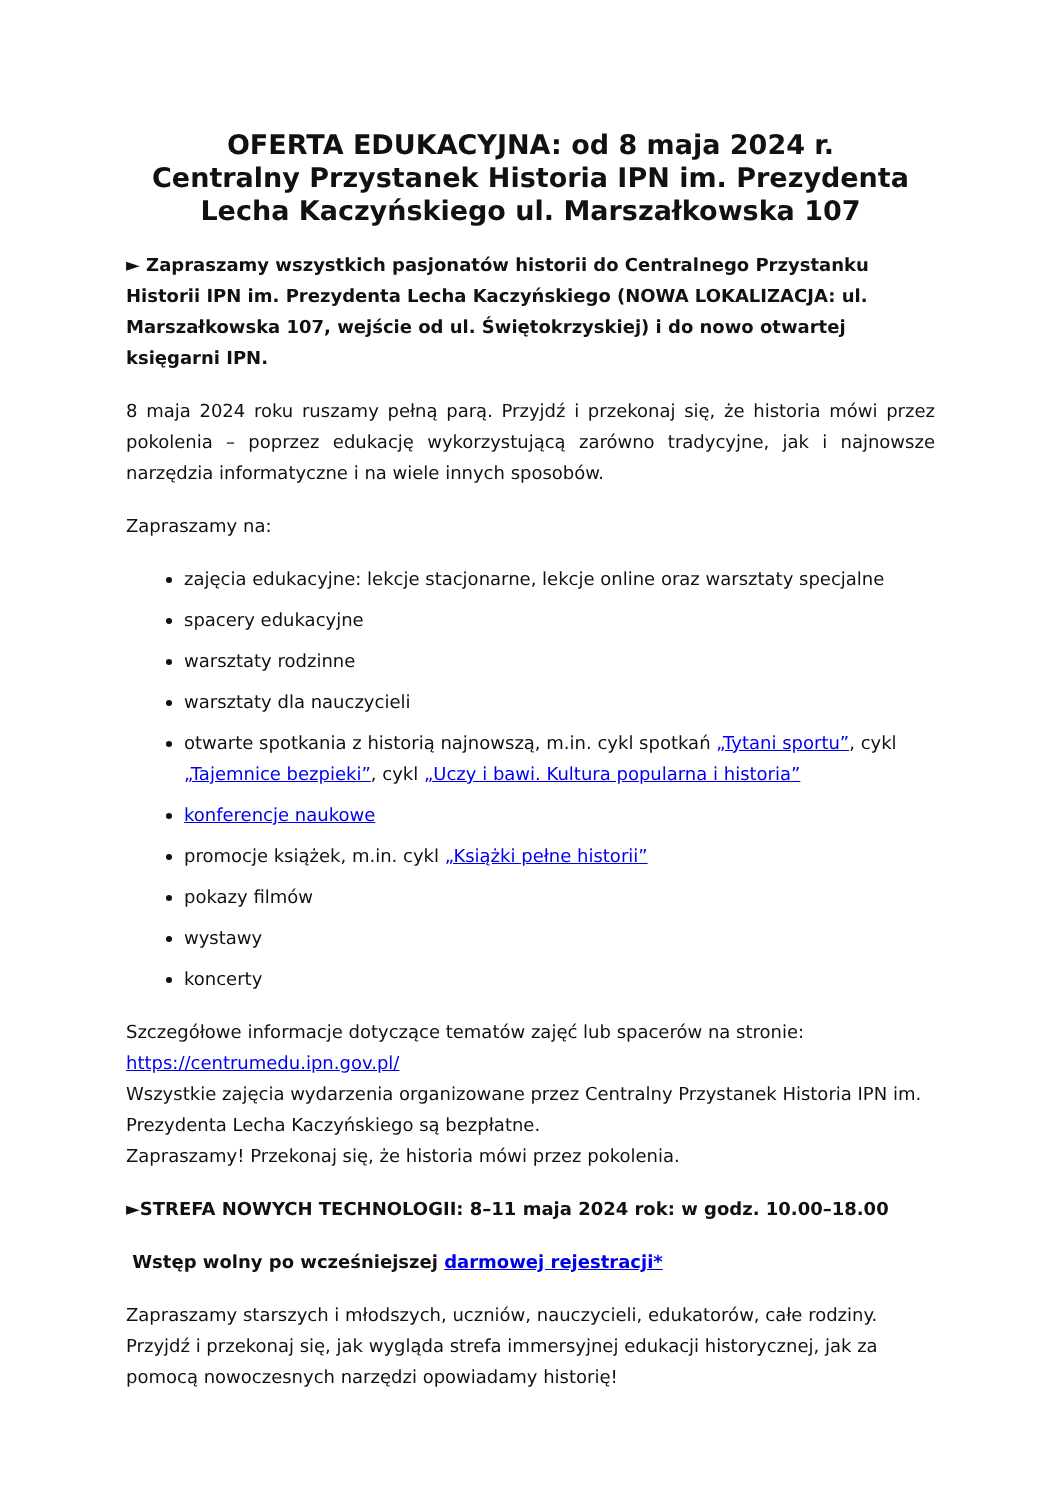OFERTA EDUKACYJNA: od 8 maja 2024 r.
Centralny Przystanek Historia IPN im. Prezydenta Lecha Kaczyńskiego ul. Marszałkowska 107
► Zapraszamy wszystkich pasjonatów historii do Centralnego Przystanku Historii IPN im. Prezydenta Lecha Kaczyńskiego (NOWA LOKALIZACJA: ul. Marszałkowska 107, wejście od ul. Świętokrzyskiej) i do nowo otwartej księgarni IPN.
8 maja 2024 roku ruszamy pełną parą. Przyjdź i przekonaj się, że historia mówi przez pokolenia – poprzez edukację wykorzystującą zarówno tradycyjne, jak i najnowsze narzędzia informatyczne i na wiele innych sposobów.
Zapraszamy na:
zajęcia edukacyjne: lekcje stacjonarne, lekcje online oraz warsztaty specjalne
spacery edukacyjne
warsztaty rodzinne
warsztaty dla nauczycieli
otwarte spotkania z historią najnowszą, m.in. cykl spotkań „Tytani sportu”, cykl „Tajemnice bezpieki”, cykl „Uczy i bawi. Kultura popularna i historia”
konferencje naukowe
promocje książek, m.in. cykl „Książki pełne historii”
pokazy filmów
wystawy
koncerty
Szczegółowe informacje dotyczące tematów zajęć lub spacerów na stronie:
https://centrumedu.ipn.gov.pl/
Wszystkie zajęcia wydarzenia organizowane przez Centralny Przystanek Historia IPN im. Prezydenta Lecha Kaczyńskiego są bezpłatne.
Zapraszamy! Przekonaj się, że historia mówi przez pokolenia.
►STREFA NOWYCH TECHNOLOGII: 8–11 maja 2024 rok: w godz. 10.00–18.00
Wstęp wolny po wcześniejszej darmowej rejestracji*
Zapraszamy starszych i młodszych, uczniów, nauczycieli, edukatorów, całe rodziny. Przyjdź i przekonaj się, jak wygląda strefa immersyjnej edukacji historycznej, jak za pomocą nowoczesnych narzędzi opowiadamy historię!